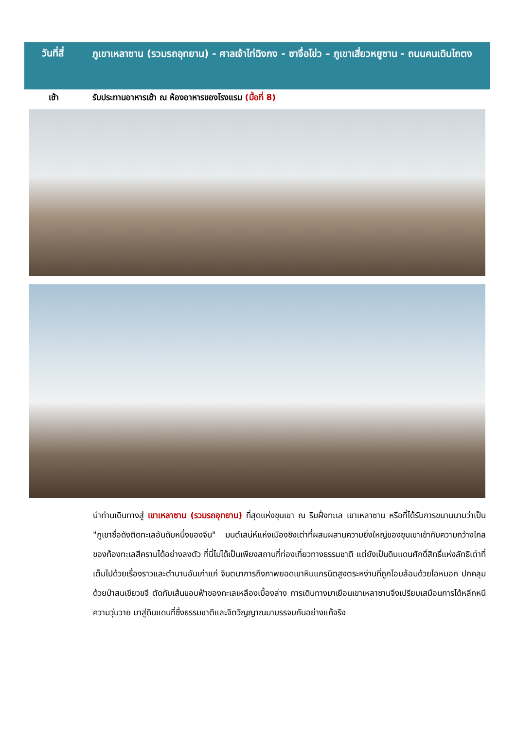วันที่สี่
ภูเขาเหลาซาน (รวมรถอุทยาน) - ศาลเจ้าไท่ฉิงกง - ซาจื่อโข่ว – ภูเขาเสี่ยวหยูซาน - ถนนคนเดินไถตง
เช้า รับประทานอาหารเช้า ณ ห้องอาหารของโรงแรม (มื้อที่ 8)
นำท่านเดินทางสู่ เขาเหลาซาน (รวมรถอุทยาน) ที่สุดแห่งขุนเขา ณ ริมฝั่งทะเล เขาเหลาซาน หรือที่ได้รับการขนานนามว่าเป็น "ภูเขาชื่อดังติดทะเลอันดับหนึ่งของจีน" มนต์เสน่ห์แห่งเมืองชิงเต่าที่ผสมผสานความยิ่งใหญ่ของขุนเขาเข้ากับความกว้างไกลของท้องทะเลสีครามได้อย่างลงตัว ที่นี่ไม่ได้เป็นเพียงสถานที่ท่องเที่ยวทางธรรมชาติ แต่ยังเป็นดินแดนศักดิ์สิทธิ์แห่งลัทธิเต๋าที่เต็มไปด้วยเรื่องราวและตำนานอันเก่าแก่ จินตนาการถึงภาพยอดเขาหินแกรนิตสูงตระหง่านที่ถูกโอบล้อมด้วยไอหมอก ปกคลุมด้วยป่าสนเขียวขจี ตัดกับเส้นขอบฟ้าของทะเลเหลืองเบื้องล่าง การเดินทางมาเยือนเขาเหลาซานจึงเปรียบเสมือนการได้หลีกหนีความวุ่นวาย มาสู่ดินแดนที่ซึ่งธรรมชาติและจิตวิญญาณมาบรรจบกันอย่างแท้จริง